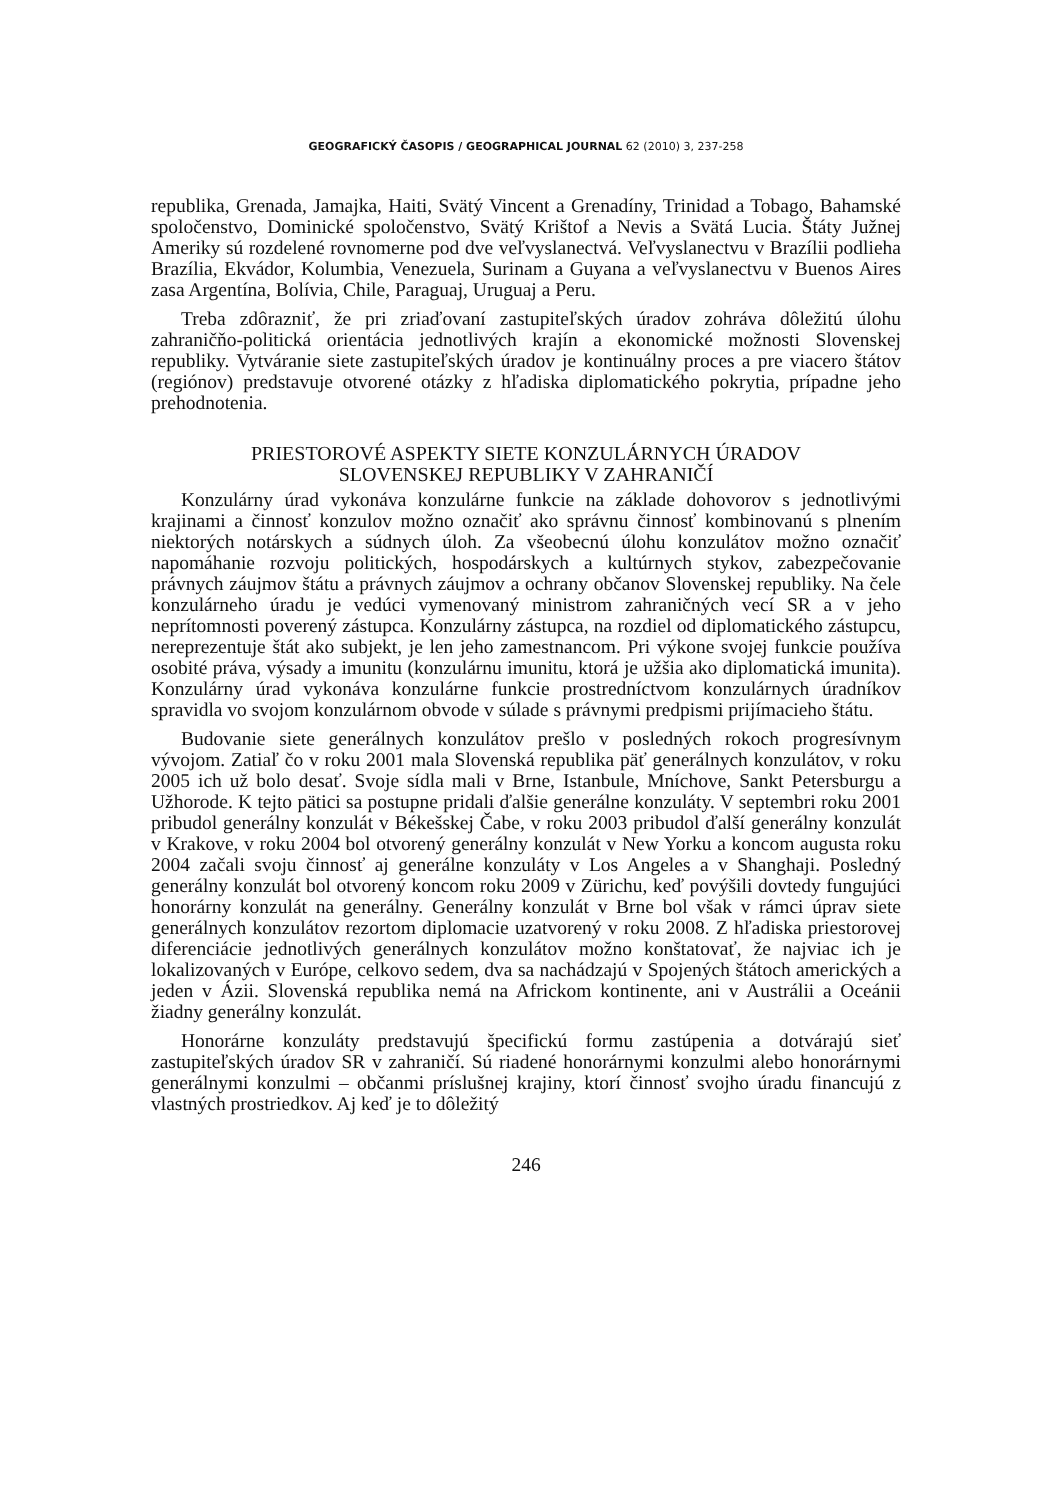GEOGRAFICKÝ ČASOPIS / GEOGRAPHICAL JOURNAL 62 (2010) 3, 237-258
republika, Grenada, Jamajka, Haiti, Svätý Vincent a Grenadíny, Trinidad a Tobago, Bahamské spoločenstvo, Dominické spoločenstvo, Svätý Krištof a Nevis a Svätá Lucia. Štáty Južnej Ameriky sú rozdelené rovnomerne pod dve veľvyslanectvá. Veľvyslanectvu v Brazílii podlieha Brazília, Ekvádor, Kolumbia, Venezuela, Surinam a Guyana a veľvyslanectvu v Buenos Aires zasa Argentína, Bolívia, Chile, Paraguaj, Uruguaj a Peru.
Treba zdôrazniť, že pri zriaďovaní zastupiteľských úradov zohráva dôležitú úlohu zahraničňo-politická orientácia jednotlivých krajín a ekonomické možnosti Slovenskej republiky. Vytváranie siete zastupiteľských úradov je kontinuálny proces a pre viacero štátov (regiónov) predstavuje otvorené otázky z hľadiska diplomatického pokrytia, prípadne jeho prehodnotenia.
PRIESTOROVÉ ASPEKTY SIETE KONZULÁRNYCH ÚRADOV
SLOVENSKEJ REPUBLIKY V ZAHRANIČÍ
Konzulárny úrad vykonáva konzulárne funkcie na základe dohovorov s jednotlivými krajinami a činnosť konzulov možno označiť ako správnu činnosť kombinovanú s plnením niektorých notárskych a súdnych úloh. Za všeobecnú úlohu konzulátov možno označiť napomáhanie rozvoju politických, hospodárskych a kultúrnych stykov, zabezpečovanie právnych záujmov štátu a právnych záujmov a ochrany občanov Slovenskej republiky. Na čele konzulárneho úradu je vedúci vymenovaný ministrom zahraničných vecí SR a v jeho neprítomnosti poverený zástupca. Konzulárny zástupca, na rozdiel od diplomatického zástupcu, nereprezentuje štát ako subjekt, je len jeho zamestnancom. Pri výkone svojej funkcie používa osobité práva, výsady a imunitu (konzulárnu imunitu, ktorá je užšia ako diplomatická imunita). Konzulárny úrad vykonáva konzulárne funkcie prostredníctvom konzulárnych úradníkov spravidla vo svojom konzulárnom obvode v súlade s právnymi predpismi prijímacieho štátu.
Budovanie siete generálnych konzulátov prešlo v posledných rokoch progresívnym vývojom. Zatiaľ čo v roku 2001 mala Slovenská republika päť generálnych konzulátov, v roku 2005 ich už bolo desať. Svoje sídla mali v Brne, Istanbule, Mníchove, Sankt Petersburgu a Užhorode. K tejto pätici sa postupne pridali ďalšie generálne konzuláty. V septembri roku 2001 pribudol generálny konzulát v Békešskej Čabe, v roku 2003 pribudol ďalší generálny konzulát v Krakove, v roku 2004 bol otvorený generálny konzulát v New Yorku a koncom augusta roku 2004 začali svoju činnosť aj generálne konzuláty v Los Angeles a v Shanghaji. Posledný generálny konzulát bol otvorený koncom roku 2009 v Zürichu, keď povýšili dovtedy fungujúci honorárny konzulát na generálny. Generálny konzulát v Brne bol však v rámci úprav siete generálnych konzulátov rezortom diplomacie uzatvorený v roku 2008. Z hľadiska priestorovej diferenciácie jednotlivých generálnych konzulátov možno konštatovať, že najviac ich je lokalizovaných v Európe, celkovo sedem, dva sa nachádzajú v Spojených štátoch amerických a jeden v Ázii. Slovenská republika nemá na Africkom kontinente, ani v Austrálii a Oceánii žiadny generálny konzulát.
Honorárne konzuláty predstavujú špecifickú formu zastúpenia a dotvárajú sieť zastupiteľských úradov SR v zahraničí. Sú riadené honorárnymi konzulmi alebo honorárnymi generálnymi konzulmi – občanmi príslušnej krajiny, ktorí činnosť svojho úradu financujú z vlastných prostriedkov. Aj keď je to dôležitý
246